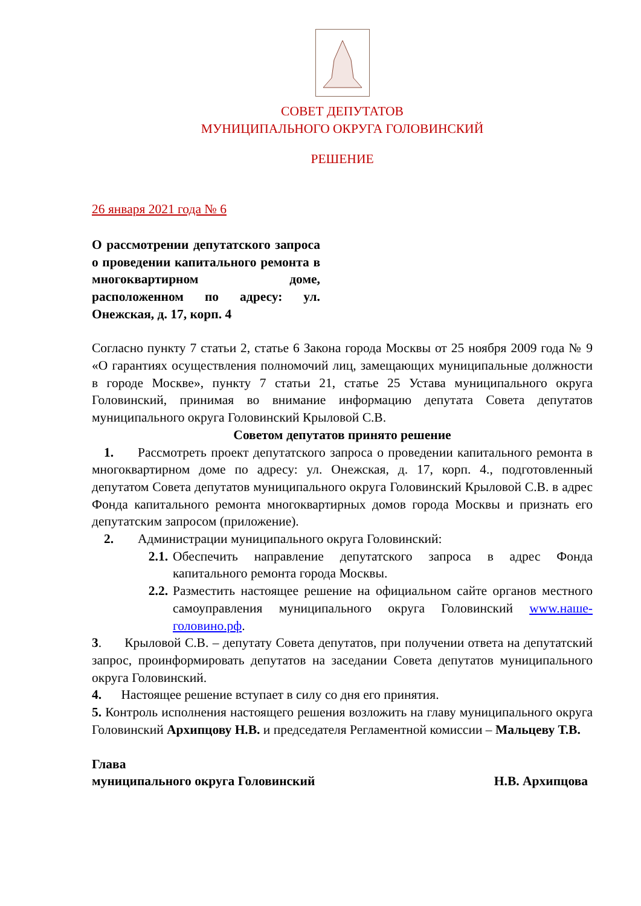СОВЕТ ДЕПУТАТОВ
МУНИЦИПАЛЬНОГО ОКРУГА ГОЛОВИНСКИЙ
РЕШЕНИЕ
26 января 2021 года № 6
О рассмотрении депутатского запроса о проведении капитального ремонта в многоквартирном доме, расположенном по адресу: ул. Онежская, д. 17, корп. 4
Согласно пункту 7 статьи 2, статье 6 Закона города Москвы от 25 ноября 2009 года № 9 «О гарантиях осуществления полномочий лиц, замещающих муниципальные должности в городе Москве», пункту 7 статьи 21, статье 25 Устава муниципального округа Головинский, принимая во внимание информацию депутата Совета депутатов муниципального округа Головинский Крыловой С.В.
Советом депутатов принято решение
1. Рассмотреть проект депутатского запроса о проведении капитального ремонта в многоквартирном доме по адресу: ул. Онежская, д. 17, корп. 4., подготовленный депутатом Совета депутатов муниципального округа Головинский Крыловой С.В. в адрес Фонда капитального ремонта многоквартирных домов города Москвы и признать его депутатским запросом (приложение).
2. Администрации муниципального округа Головинский:
2.1.
Обеспечить направление депутатского запроса в адрес Фонда капитального ремонта города Москвы.
2.2.
Разместить настоящее решение на официальном сайте органов местного самоуправления муниципального округа Головинский www.наше-головино.рф.
3. Крыловой С.В. – депутату Совета депутатов, при получении ответа на депутатский запрос, проинформировать депутатов на заседании Совета депутатов муниципального округа Головинский.
4. Настоящее решение вступает в силу со дня его принятия.
5. Контроль исполнения настоящего решения возложить на главу муниципального округа Головинский Архипцову Н.В. и председателя Регламентной комиссии – Мальцеву Т.В.
Глава
муниципального округа Головинский Н.В. Архипцова